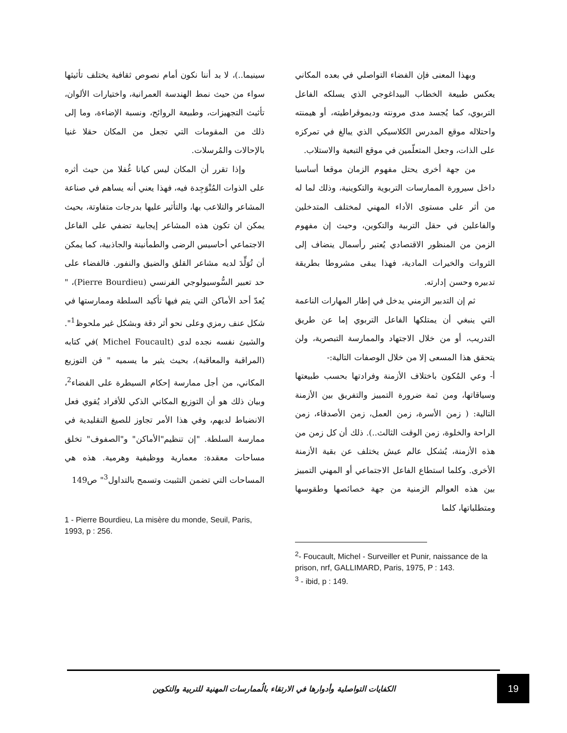سينيما..)، لا بد أننا نكون أمام نصوص ثقافية يختلف تأثيثها سواء من حيث نمط الهندسة العمرانية، واختيارات الألوان، تأثيث التجهيزات، وطبيعة الروائح، ونسبة الإضاءة، وما إلى ذلك من المقومات التي تجعل من المكان حقلا غنيا بالإحالات والمُرسلات.
وإذا تقرر أن المكان ليس كيانا غُفلا من حيث أثره على الذوات المُتْوَجِدة فيه، فهذا يعني أنه يساهم في صناعة المشاعر والتلاعب بها، والتأثير عليها بدرجات متفاوتة، بحيث يمكن ان تكون هذه المشاعر إيجابية تضفي على الفاعل الاجتماعي أحاسيس الرضى والطمأنينة والجاذبية، كما يمكن أن تُوَلِّدَ لديه مشاعر القلق والضيق والنفور. فالفضاء على حد تعبير السُّوسيولوجي الفرنسي (Pierre Bourdieu)، " يُعدّ أحد الأماكن التي يتم فيها تأكيد السلطة وممارستها في شكل عنف رمزي وعلى نحو أثر دقة وبشكل غير ملحوظ<sup>1</sup>". والشيئ نفسه نجده لدى (Michel Foucault )في كتابه (المراقبة والمعاقبة)، بحيث يثير ما يسميه " فن التوزيع المكاني، من أجل ممارسة إحكام السيطرة على الفضاء<sup>2</sup>، وبيان ذلك هو أن التوزيع المكاني الذكي للأفراد يُقوي فعل الانضباط لديهم، وفي هذا الأمر تجاوز للصيغ التقليدية في ممارسة السلطة. "إن تنظيم"الأماكن" و"الصفوف" تخلق مساحات معقدة: معمارية ووظيفية وهرمية. هذه هي المساحات التي تضمن التثبيت وتسمح بالتداول<sup>3</sup>" ص149
1 - Pierre Bourdieu, La misère du monde, Seuil, Paris, 1993, p : 256.
وبهذا المعنى فإن الفضاء التواصلي في بعده المكاني يعكس طبيعة الخطاب البيداغوجي الذي يسلكه الفاعل التربوي، كما يُجسد مدى مرونته وديموقراطيته، أو هيمنته واحتلاله موقع المدرس الكلاسيكي الذي يبالغ في تمركزه على الذات، وجعل المتعلّمين في موقع التبعية والاستلاب.
من جهة أخرى يحتل مفهوم الزمان موقعا أساسيا داخل سيرورة الممارسات التربوية والتكوينية، وذلك لما له من أثر على مستوى الأداء المهني لمختلف المتدخلين والفاعلين في حقل التربية والتكوين، وحيث إن مفهوم الزمن من المنظور الاقتصادي يُعتبر رأسمال ينضاف إلى الثروات والخيرات المادية، فهذا يبقى مشروطا بطريقة تدبيره وحسن إدارته.
ثم إن التدبير الزمني يدخل في إطار المهارات الناعمة التي ينبغي أن يمتلكها الفاعل التربوي إما عن طريق التدريب، أو من خلال الاجتهاد والممارسة التبصرية، ولن يتحقق هذا المسعى إلا من خلال الوصفات التالية:-
أ- وعي المُكون باختلاف الأزمنة وفرادتها بحسب طبيعتها وسياقاتها، ومن ثمة ضرورة التمييز والتفريق بين الأزمنة التالية: ( زمن الأسرة، زمن العمل، زمن الأصدقاء، زمن الراحة والخلوة، زمن الوقت الثالث..). ذلك أن كل زمن من هذه الأزمنة، يُشكل عالم عيش يختلف عن بقية الأزمنة الأخرى. وكلما استطاع الفاعل الاجتماعي أو المهني التمييز بين هذه العوالم الزمنية من جهة خصائصها وطقوسها ومتطلباتها، كلما
<sup>2</sup>- Foucault, Michel - Surveiller et Punir, naissance de la prison, nrf, GALLIMARD, Paris, 1975, P : 143.
<sup>3</sup> - ibid, p : 149.
الكفايات التواصلية وأدوارها في الارتقاء بالُممارسات المهنية للتربية والتكوين
19